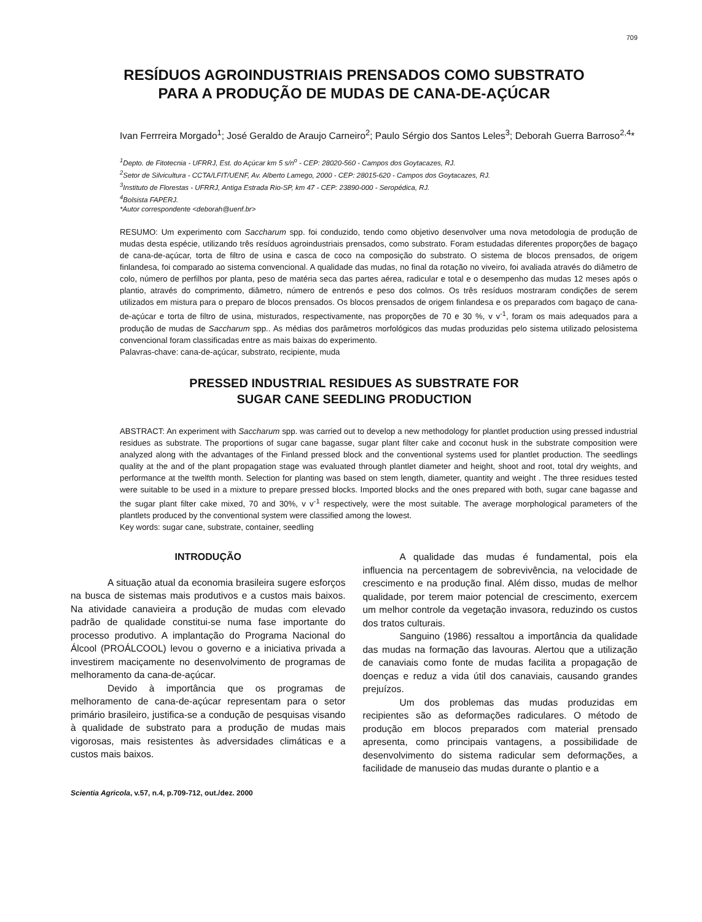709
RESÍDUOS AGROINDUSTRIAIS PRENSADOS COMO SUBSTRATO
PARA A PRODUÇÃO DE MUDAS DE CANA-DE-AÇÚCAR
Ivan Ferrreira Morgado<sup>1</sup>; José Geraldo de Araujo Carneiro<sup>2</sup>; Paulo Sérgio dos Santos Leles<sup>3</sup>; Deborah Guerra Barroso<sup>2,4</sup>*
<sup>1</sup> Depto. de Fitotecnia - UFRRJ, Est. do Açúcar km 5 s/n<sup>o</sup> - CEP: 28020-560 - Campos dos Goytacazes, RJ.
<sup>2</sup> Setor de Silvicultura - CCTA/LFIT/UENF, Av. Alberto Lamego, 2000 - CEP: 28015-620 - Campos dos Goytacazes, RJ.
<sup>3</sup> Instituto de Florestas - UFRRJ, Antiga Estrada Rio-SP, km 47 - CEP: 23890-000 - Seropédica, RJ.
<sup>4</sup> Bolsista FAPERJ.
*Autor correspondente <deborah@uenf.br>
RESUMO: Um experimento com Saccharum spp. foi conduzido, tendo como objetivo desenvolver uma nova metodologia de produção de mudas desta espécie, utilizando três resíduos agroindustriais prensados, como substrato. Foram estudadas diferentes proporções de bagaço de cana-de-açúcar, torta de filtro de usina e casca de coco na composição do substrato. O sistema de blocos prensados, de origem finlandesa, foi comparado ao sistema convencional. A qualidade das mudas, no final da rotação no viveiro, foi avaliada através do diâmetro de colo, número de perfilhos por planta, peso de matéria seca das partes aérea, radicular e total e o desempenho das mudas 12 meses após o plantio, através do comprimento, diâmetro, número de entrenós e peso dos colmos. Os três resíduos mostraram condições de serem utilizados em mistura para o preparo de blocos prensados. Os blocos prensados de origem finlandesa e os preparados com bagaço de cana-de-açúcar e torta de filtro de usina, misturados, respectivamente, nas proporções de 70 e 30 %, v v<sup>-1</sup>, foram os mais adequados para a produção de mudas de Saccharum spp.. As médias dos parâmetros morfológicos das mudas produzidas pelo sistema utilizado pelosistema convencional foram classificadas entre as mais baixas do experimento.
Palavras-chave: cana-de-açúcar, substrato, recipiente, muda
PRESSED INDUSTRIAL RESIDUES AS SUBSTRATE FOR
SUGAR CANE SEEDLING PRODUCTION
ABSTRACT: An experiment with Saccharum spp. was carried out to develop a new methodology for plantlet production using pressed industrial residues as substrate. The proportions of sugar cane bagasse, sugar plant filter cake and coconut husk in the substrate composition were analyzed along with the advantages of the Finland pressed block and the conventional systems used for plantlet production. The seedlings quality at the and of the plant propagation stage was evaluated through plantlet diameter and height, shoot and root, total dry weights, and performance at the twelfth month. Selection for planting was based on stem length, diameter, quantity and weight . The three residues tested were suitable to be used in a mixture to prepare pressed blocks. Imported blocks and the ones prepared with both, sugar cane bagasse and the sugar plant filter cake mixed, 70 and 30%, v v<sup>-1</sup> respectively, were the most suitable. The average morphological parameters of the plantlets produced by the conventional system were classified among the lowest.
Key words: sugar cane, substrate, container, seedling
INTRODUÇÃO
A situação atual da economia brasileira sugere esforços na busca de sistemas mais produtivos e a custos mais baixos. Na atividade canavieira a produção de mudas com elevado padrão de qualidade constitui-se numa fase importante do processo produtivo. A implantação do Programa Nacional do Álcool (PROÁLCOOL) levou o governo e a iniciativa privada a investirem maciçamente no desenvolvimento de programas de melhoramento da cana-de-açúcar.
Devido à importância que os programas de melhoramento de cana-de-açúcar representam para o setor primário brasileiro, justifica-se a condução de pesquisas visando à qualidade de substrato para a produção de mudas mais vigorosas, mais resistentes às adversidades climáticas e a custos mais baixos.
A qualidade das mudas é fundamental, pois ela influencia na percentagem de sobrevivência, na velocidade de crescimento e na produção final. Além disso, mudas de melhor qualidade, por terem maior potencial de crescimento, exercem um melhor controle da vegetação invasora, reduzindo os custos dos tratos culturais.
Sanguino (1986) ressaltou a importância da qualidade das mudas na formação das lavouras. Alertou que a utilização de canaviais como fonte de mudas facilita a propagação de doenças e reduz a vida útil dos canaviais, causando grandes prejuízos.
Um dos problemas das mudas produzidas em recipientes são as deformações radiculares. O método de produção em blocos preparados com material prensado apresenta, como principais vantagens, a possibilidade de desenvolvimento do sistema radicular sem deformações, a facilidade de manuseio das mudas durante o plantio e a
Scientia Agricola, v.57, n.4, p.709-712, out./dez. 2000